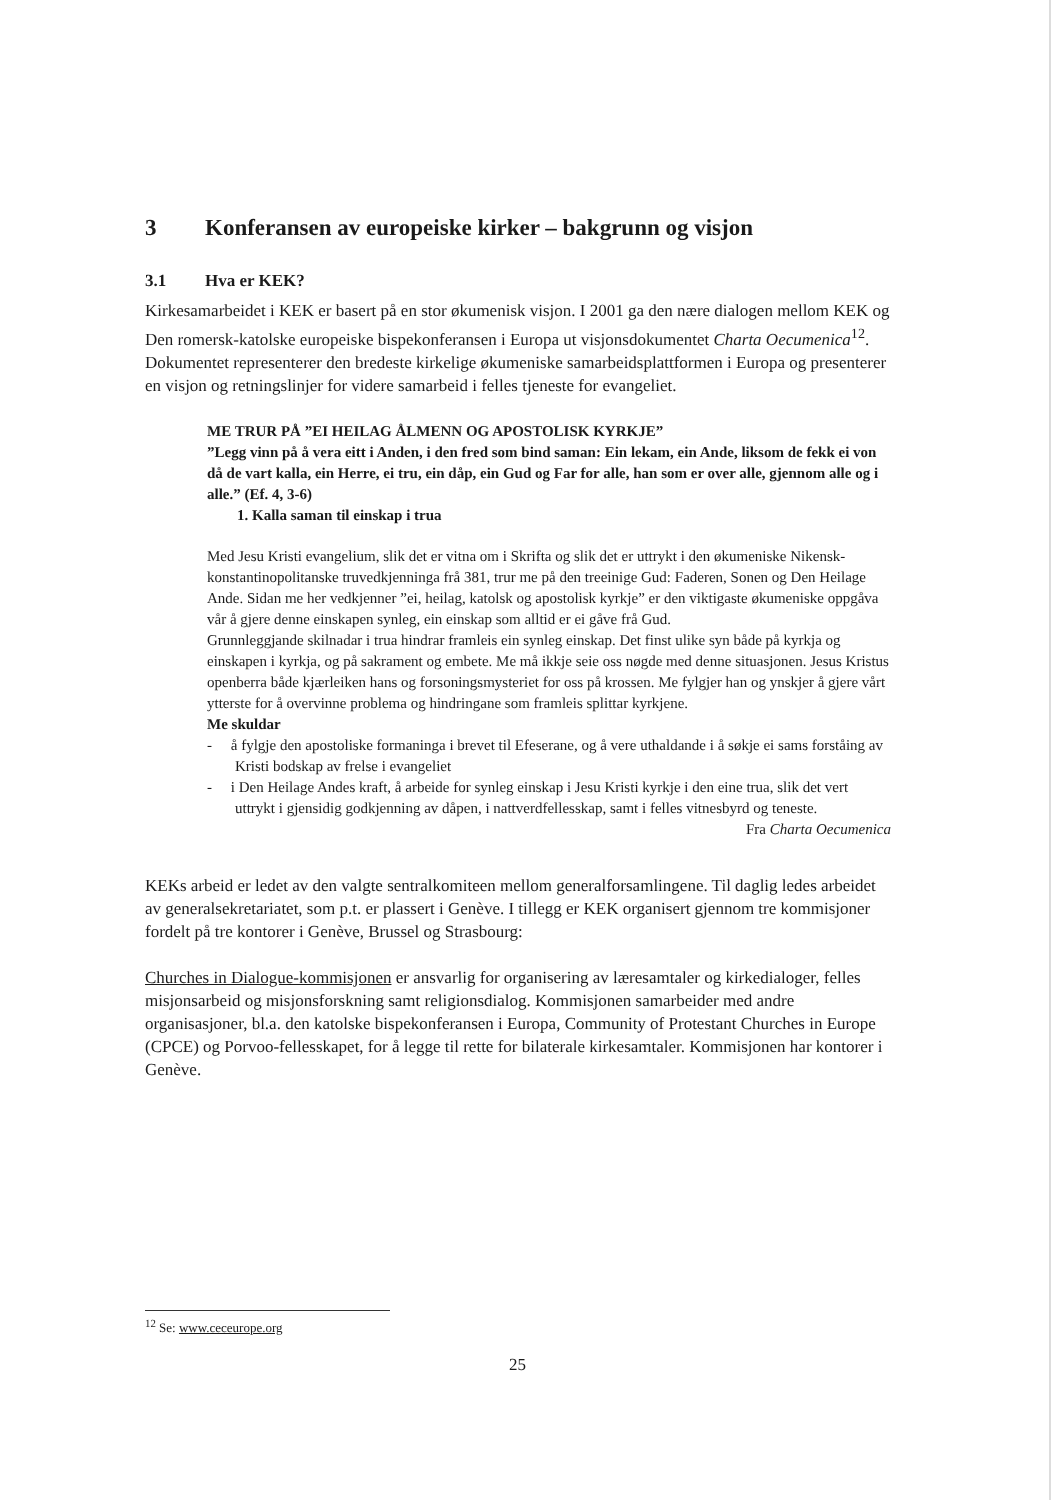3 Konferansen av europeiske kirker – bakgrunn og visjon
3.1 Hva er KEK?
Kirkesamarbeidet i KEK er basert på en stor økumenisk visjon. I 2001 ga den nære dialogen mellom KEK og Den romersk-katolske europeiske bispekonferansen i Europa ut visjonsdokumentet Charta Oecumenica<sup>12</sup>. Dokumentet representerer den bredeste kirkelige økumeniske samarbeidsplattformen i Europa og presenterer en visjon og retningslinjer for videre samarbeid i felles tjeneste for evangeliet.
ME TRUR PÅ ”EI HEILAG ÅLMENN OG APOSTOLISK KYRKJE”
”Legg vinn på å vera eitt i Anden, i den fred som bind saman: Ein lekam, ein Ande, liksom de fekk ei von då de vart kalla, ein Herre, ei tru, ein dåp, ein Gud og Far for alle, han som er over alle, gjennom alle og i alle.” (Ef. 4, 3-6)
1. Kalla saman til einskap i trua
Med Jesu Kristi evangelium, slik det er vitna om i Skrifta og slik det er uttrykt i den økumeniske Nikensk-konstantinopolitanske truvedkjenninga frå 381, trur me på den treeinige Gud: Faderen, Sonen og Den Heilage Ande. Sidan me her vedkjenner ”ei, heilag, katolsk og apostolisk kyrkje” er den viktigaste økumeniske oppgåva vår å gjere denne einskapen synleg, ein einskap som alltid er ei gåve frå Gud.
Grunnleggjande skilnadar i trua hindrar framleis ein synleg einskap. Det finst ulike syn både på kyrkja og einskapen i kyrkja, og på sakrament og embete. Me må ikkje seie oss nøgde med denne situasjonen. Jesus Kristus openberra både kjærleiken hans og forsoningsmysteriet for oss på krossen. Me fylgjer han og ynskjer å gjere vårt ytterste for å overvinne problema og hindringane som framleis splittar kyrkjene.
Me skuldar
- å fylgje den apostoliske formaninga i brevet til Efeserane, og å vere uthaldande i å søkje ei sams forståing av Kristi bodskap av frelse i evangeliet
- i Den Heilage Andes kraft, å arbeide for synleg einskap i Jesu Kristi kyrkje i den eine trua, slik det vert uttrykt i gjensidig godkjenning av dåpen, i nattverdfellesskap, samt i felles vitnesbyrd og teneste.
Fra Charta Oecumenica
KEKs arbeid er ledet av den valgte sentralkomiteen mellom generalforsamlingene. Til daglig ledes arbeidet av generalsekretariatet, som p.t. er plassert i Genève. I tillegg er KEK organisert gjennom tre kommisjoner fordelt på tre kontorer i Genève, Brussel og Strasbourg:
Churches in Dialogue-kommisjonen er ansvarlig for organisering av læresamtaler og kirkedialoger, felles misjonsarbeid og misjonsforskning samt religionsdialog. Kommisjonen samarbeider med andre organisasjoner, bl.a. den katolske bispekonferansen i Europa, Community of Protestant Churches in Europe (CPCE) og Porvoo-fellesskapet, for å legge til rette for bilaterale kirkesamtaler. Kommisjonen har kontorer i Genève.
<sup>12</sup> Se: www.ceceurope.org
25